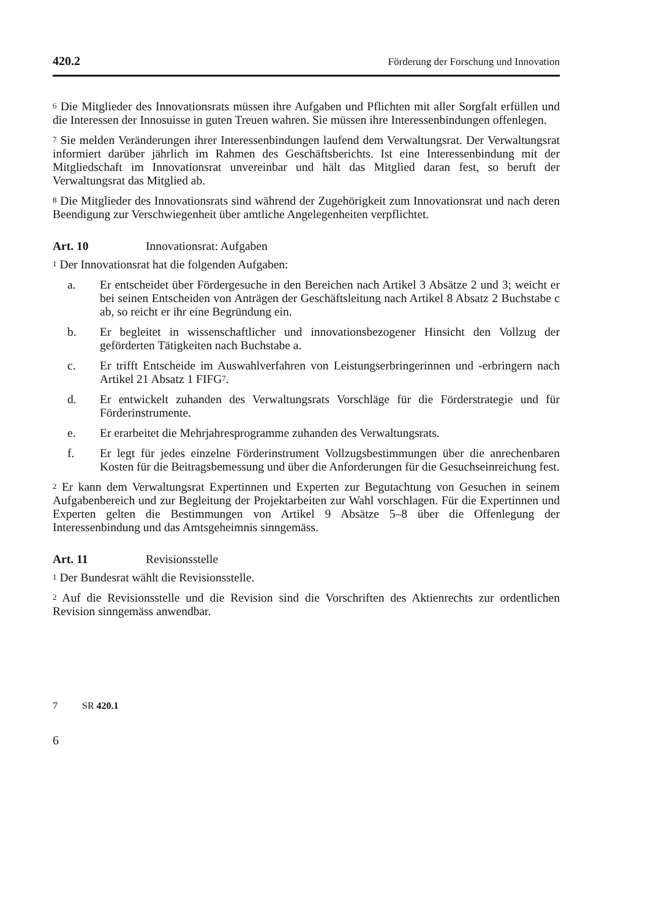420.2 Förderung der Forschung und Innovation
<sup>6</sup> Die Mitglieder des Innovationsrats müssen ihre Aufgaben und Pflichten mit aller Sorgfalt erfüllen und die Interessen der Innosuisse in guten Treuen wahren. Sie müssen ihre Interessenbindungen offenlegen.
<sup>7</sup> Sie melden Veränderungen ihrer Interessenbindungen laufend dem Verwaltungsrat. Der Verwaltungsrat informiert darüber jährlich im Rahmen des Geschäftsberichts. Ist eine Interessenbindung mit der Mitgliedschaft im Innovationsrat unvereinbar und hält das Mitglied daran fest, so beruft der Verwaltungsrat das Mitglied ab.
<sup>8</sup> Die Mitglieder des Innovationsrats sind während der Zugehörigkeit zum Innovationsrat und nach deren Beendigung zur Verschwiegenheit über amtliche Angelegenheiten verpflichtet.
Art. 10 Innovationsrat: Aufgaben
<sup>1</sup> Der Innovationsrat hat die folgenden Aufgaben:
a. Er entscheidet über Fördergesuche in den Bereichen nach Artikel 3 Absätze 2 und 3; weicht er bei seinen Entscheiden von Anträgen der Geschäftsleitung nach Artikel 8 Absatz 2 Buchstabe c ab, so reicht er ihr eine Begründung ein.
b. Er begleitet in wissenschaftlicher und innovationsbezogener Hinsicht den Vollzug der geförderten Tätigkeiten nach Buchstabe a.
c. Er trifft Entscheide im Auswahlverfahren von Leistungserbringerinnen und -erbringern nach Artikel 21 Absatz 1 FIFG<sup>7</sup>.
d. Er entwickelt zuhanden des Verwaltungsrats Vorschläge für die Förderstrategie und für Förderinstrumente.
e. Er erarbeitet die Mehrjahresprogramme zuhanden des Verwaltungsrats.
f. Er legt für jedes einzelne Förderinstrument Vollzugsbestimmungen über die anrechenbaren Kosten für die Beitragsbemessung und über die Anforderungen für die Gesuchseinreichung fest.
<sup>2</sup> Er kann dem Verwaltungsrat Expertinnen und Experten zur Begutachtung von Gesuchen in seinem Aufgabenbereich und zur Begleitung der Projektarbeiten zur Wahl vorschlagen. Für die Expertinnen und Experten gelten die Bestimmungen von Artikel 9 Absätze 5–8 über die Offenlegung der Interessenbindung und das Amtsgeheimnis sinngemäss.
Art. 11 Revisionsstelle
<sup>1</sup> Der Bundesrat wählt die Revisionsstelle.
<sup>2</sup> Auf die Revisionsstelle und die Revision sind die Vorschriften des Aktienrechts zur ordentlichen Revision sinngemäss anwendbar.
7 SR 420.1
6